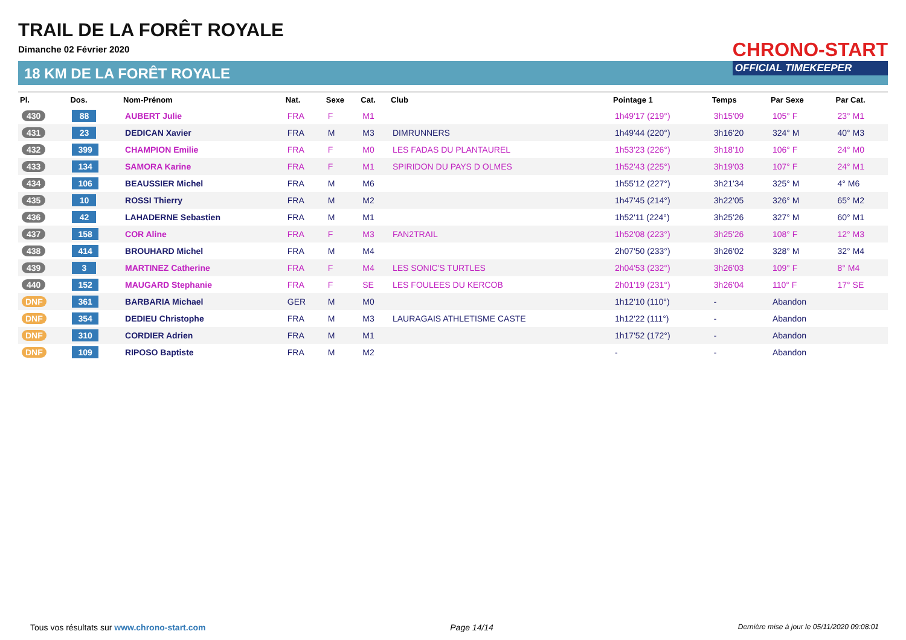TRAIL DE LA FORÊT ROYALE
Dimanche 02 Février 2020
18 KM DE LA FORÊT ROYALE
CHRONO-START
OFFICIAL TIMEKEEPER
| Pl. | Dos. | Nom-Prénom | Nat. | Sexe | Cat. | Club | Pointage 1 | Temps | Par Sexe | Par Cat. |
| --- | --- | --- | --- | --- | --- | --- | --- | --- | --- | --- |
| 430 | 88 | AUBERT Julie | FRA | F | M1 | | 1h49'17 (219°) | 3h15'09 | 105° F | 23° M1 |
| 431 | 23 | DEDICAN Xavier | FRA | M | M3 | DIMRUNNERS | 1h49'44 (220°) | 3h16'20 | 324° M | 40° M3 |
| 432 | 399 | CHAMPION Emilie | FRA | F | M0 | LES FADAS DU PLANTAUREL | 1h53'23 (226°) | 3h18'10 | 106° F | 24° M0 |
| 433 | 134 | SAMORA Karine | FRA | F | M1 | SPIRIDON DU PAYS D OLMES | 1h52'43 (225°) | 3h19'03 | 107° F | 24° M1 |
| 434 | 106 | BEAUSSIER Michel | FRA | M | M6 | | 1h55'12 (227°) | 3h21'34 | 325° M | 4° M6 |
| 435 | 10 | ROSSI Thierry | FRA | M | M2 | | 1h47'45 (214°) | 3h22'05 | 326° M | 65° M2 |
| 436 | 42 | LAHADERNE Sebastien | FRA | M | M1 | | 1h52'11 (224°) | 3h25'26 | 327° M | 60° M1 |
| 437 | 158 | COR Aline | FRA | F | M3 | FAN2TRAIL | 1h52'08 (223°) | 3h25'26 | 108° F | 12° M3 |
| 438 | 414 | BROUHARD Michel | FRA | M | M4 | | 2h07'50 (233°) | 3h26'02 | 328° M | 32° M4 |
| 439 | 3 | MARTINEZ Catherine | FRA | F | M4 | LES SONIC'S TURTLES | 2h04'53 (232°) | 3h26'03 | 109° F | 8° M4 |
| 440 | 152 | MAUGARD Stephanie | FRA | F | SE | LES FOULEES DU KERCOB | 2h01'19 (231°) | 3h26'04 | 110° F | 17° SE |
| DNF | 361 | BARBARIA Michael | GER | M | M0 | | 1h12'10 (110°) | - | Abandon | |
| DNF | 354 | DEDIEU Christophe | FRA | M | M3 | LAURAGAIS ATHLETISME CASTE | 1h12'22 (111°) | - | Abandon | |
| DNF | 310 | CORDIER Adrien | FRA | M | M1 | | 1h17'52 (172°) | - | Abandon | |
| DNF | 109 | RIPOSO Baptiste | FRA | M | M2 | | - | - | Abandon | |
Tous vos résultats sur www.chrono-start.com Page 14/14 Dernière mise à jour le 05/11/2020 09:08:01